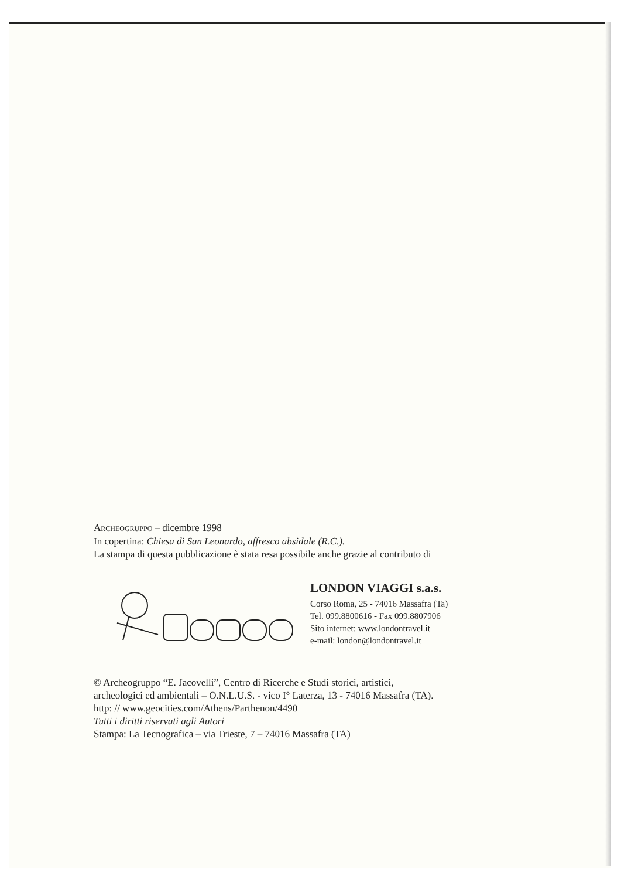ARCHEOGRUPPO – dicembre 1998
In copertina: Chiesa di San Leonardo, affresco absidale (R.C.).
La stampa di questa pubblicazione è stata resa possibile anche grazie al contributo di
LONDON VIAGGI s.a.s.
Corso Roma, 25 - 74016 Massafra (Ta)
Tel. 099.8800616 - Fax 099.8807906
Sito internet: www.londontravel.it
e-mail: london@londontravel.it
© Archeogruppo “E. Jacovelli”, Centro di Ricerche e Studi storici, artistici,
archeologici ed ambientali – O.N.L.U.S. - vico I° Laterza, 13 - 74016 Massafra (TA).
http: // www.geocities.com/Athens/Parthenon/4490
Tutti i diritti riservati agli Autori
Stampa: La Tecnografica – via Trieste, 7 – 74016 Massafra (TA)